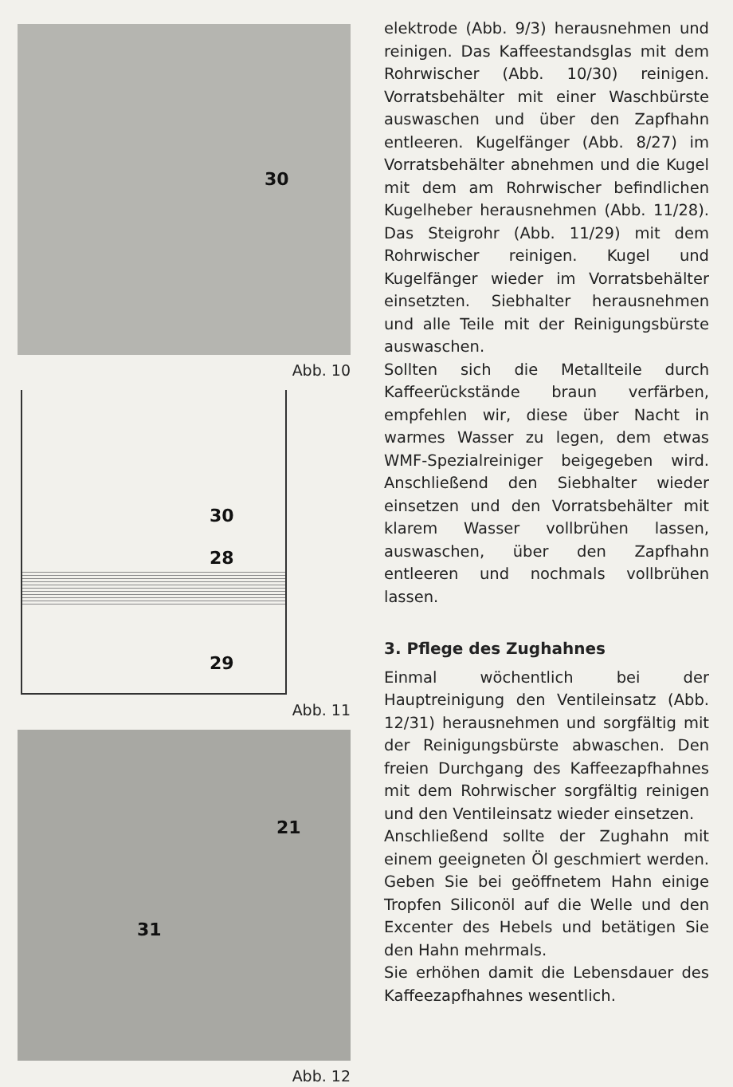30
Abb. 10
30
28
29
Abb. 11
21
31
Abb. 12
elektrode (Abb. 9/3) herausnehmen und reinigen. Das Kaffeestandsglas mit dem Rohrwischer (Abb. 10/30) reinigen. Vorratsbehälter mit einer Waschbürste auswaschen und über den Zapfhahn entleeren. Kugelfänger (Abb. 8/27) im Vorratsbehälter abnehmen und die Kugel mit dem am Rohrwischer befindlichen Kugelheber herausnehmen (Abb. 11/28). Das Steigrohr (Abb. 11/29) mit dem Rohrwischer reinigen. Kugel und Kugelfänger wieder im Vorratsbehälter einsetzten. Siebhalter herausnehmen und alle Teile mit der Reinigungsbürste auswaschen.
Sollten sich die Metallteile durch Kaffeerückstände braun verfärben, empfehlen wir, diese über Nacht in warmes Wasser zu legen, dem etwas WMF-Spezialreiniger beigegeben wird. Anschließend den Siebhalter wieder einsetzen und den Vorratsbehälter mit klarem Wasser vollbrühen lassen, auswaschen, über den Zapfhahn entleeren und nochmals vollbrühen lassen.
3. Pflege des Zughahnes
Einmal wöchentlich bei der Hauptreinigung den Ventileinsatz (Abb. 12/31) herausnehmen und sorgfältig mit der Reinigungsbürste abwaschen. Den freien Durchgang des Kaffeezapfhahnes mit dem Rohrwischer sorgfältig reinigen und den Ventileinsatz wieder einsetzen.
Anschließend sollte der Zughahn mit einem geeigneten Öl geschmiert werden. Geben Sie bei geöffnetem Hahn einige Tropfen Siliconöl auf die Welle und den Excenter des Hebels und betätigen Sie den Hahn mehrmals.
Sie erhöhen damit die Lebensdauer des Kaffeezapfhahnes wesentlich.